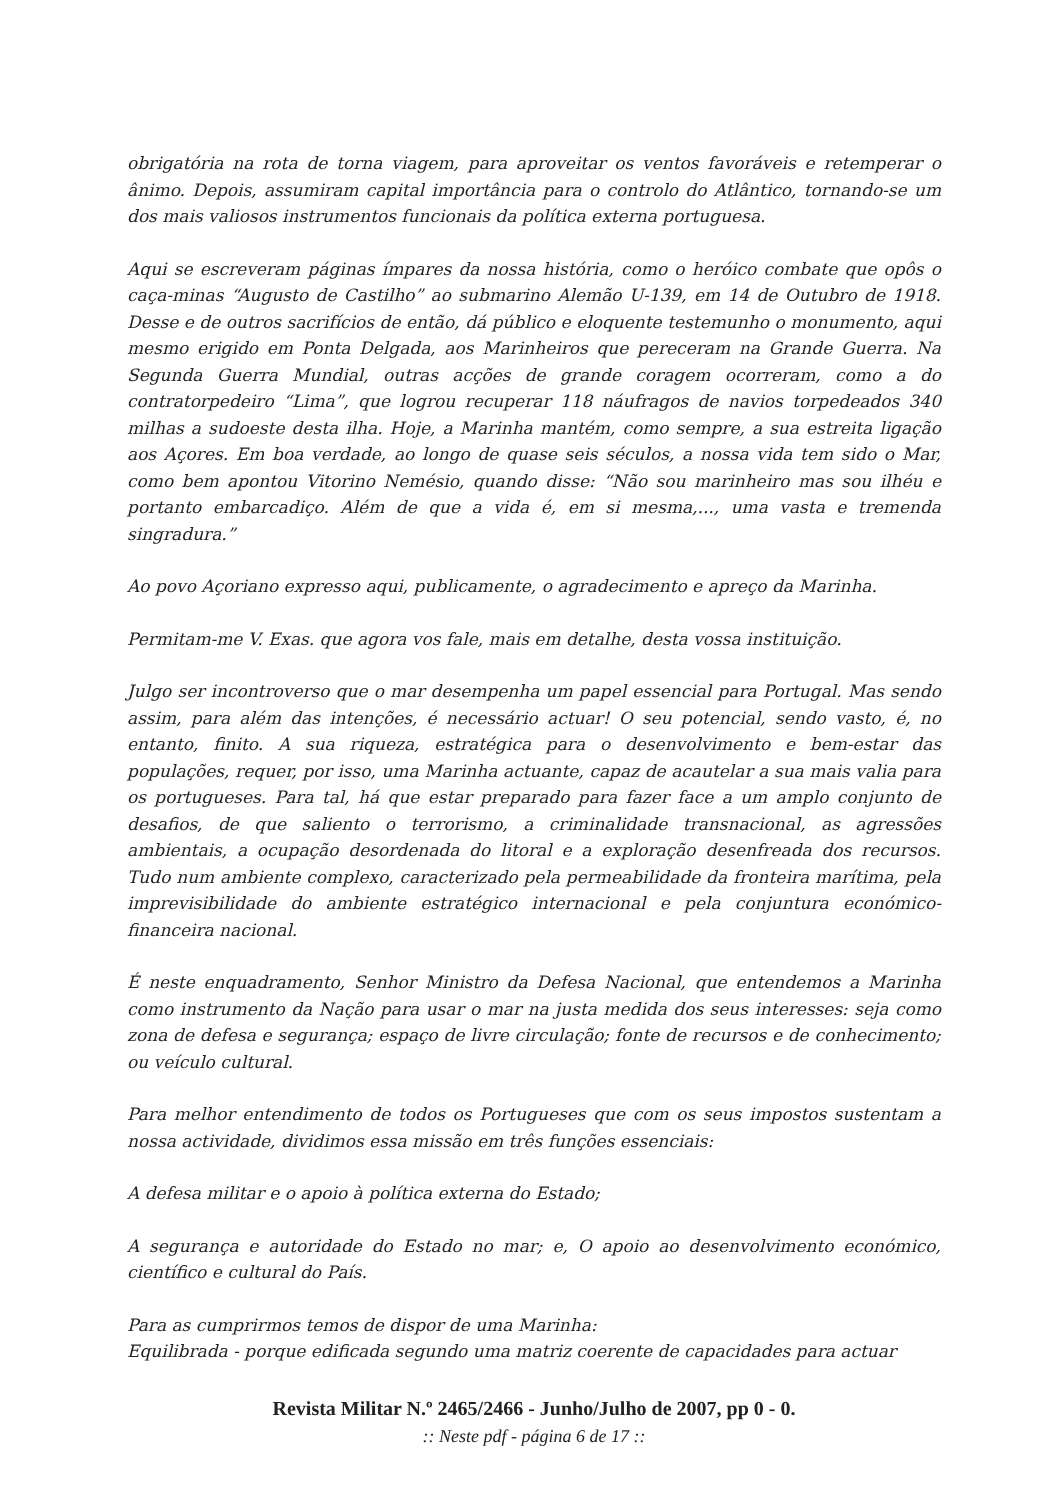obrigatória na rota de torna viagem, para aproveitar os ventos favoráveis e retemperar o ânimo. Depois, assumiram capital importância para o controlo do Atlântico, tornando-se um dos mais valiosos instrumentos funcionais da política externa portuguesa.
Aqui se escreveram páginas ímpares da nossa história, como o heróico combate que opôs o caça-minas “Augusto de Castilho” ao submarino Alemão U-139, em 14 de Outubro de 1918. Desse e de outros sacrifícios de então, dá público e eloquente testemunho o monumento, aqui mesmo erigido em Ponta Delgada, aos Marinheiros que pereceram na Grande Guerra. Na Segunda Guerra Mundial, outras acções de grande coragem ocorreram, como a do contratorpedeiro “Lima”, que logrou recuperar 118 náufragos de navios torpedeados 340 milhas a sudoeste desta ilha. Hoje, a Marinha mantém, como sempre, a sua estreita ligação aos Açores. Em boa verdade, ao longo de quase seis séculos, a nossa vida tem sido o Mar, como bem apontou Vitorino Nemésio, quando disse: “Não sou marinheiro mas sou ilhéu e portanto embarcadiço. Além de que a vida é, em si mesma,..., uma vasta e tremenda singradura.”
Ao povo Açoriano expresso aqui, publicamente, o agradecimento e apreço da Marinha.
Permitam-me V. Exas. que agora vos fale, mais em detalhe, desta vossa instituição.
Julgo ser incontroverso que o mar desempenha um papel essencial para Portugal. Mas sendo assim, para além das intenções, é necessário actuar! O seu potencial, sendo vasto, é, no entanto, finito. A sua riqueza, estratégica para o desenvolvimento e bem-estar das populações, requer, por isso, uma Marinha actuante, capaz de acautelar a sua mais valia para os portugueses. Para tal, há que estar preparado para fazer face a um amplo conjunto de desafios, de que saliento o terrorismo, a criminalidade transnacional, as agressões ambientais, a ocupação desordenada do litoral e a exploração desenfreada dos recursos. Tudo num ambiente complexo, caracterizado pela permeabilidade da fronteira marítima, pela imprevisibilidade do ambiente estratégico internacional e pela conjuntura económico-financeira nacional.
É neste enquadramento, Senhor Ministro da Defesa Nacional, que entendemos a Marinha como instrumento da Nação para usar o mar na justa medida dos seus interesses: seja como zona de defesa e segurança; espaço de livre circulação; fonte de recursos e de conhecimento; ou veículo cultural.
Para melhor entendimento de todos os Portugueses que com os seus impostos sustentam a nossa actividade, dividimos essa missão em três funções essenciais:
A defesa militar e o apoio à política externa do Estado;
A segurança e autoridade do Estado no mar; e, O apoio ao desenvolvimento económico, científico e cultural do País.
Para as cumprirmos temos de dispor de uma Marinha:
Equilibrada - porque edificada segundo uma matriz coerente de capacidades para actuar
Revista Militar N.º 2465/2466 - Junho/Julho de 2007, pp 0 - 0.
:: Neste pdf - página 6 de 17 ::